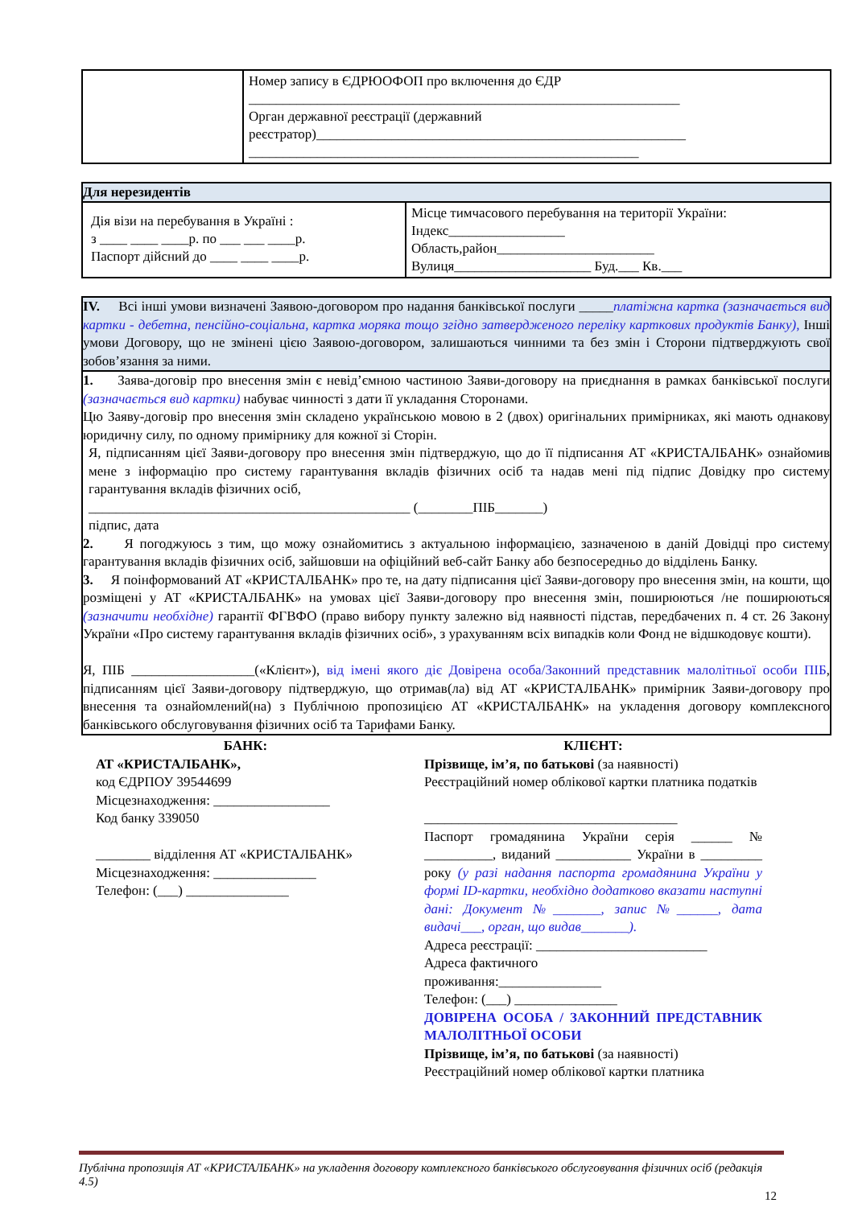| | Номер запису в ЄДРЮОФОП про включення до ЄДР _______________________________________________________________ Орган державної реєстрації (державний реєстратор)______________________________________________________ _________________________________________________________ |
| Для нерезидентів | |
| --- | --- |
| Дія візи на перебування в Україні : з ____ ____ ____р. по ___ ___ ____р. Паспорт дійсний до ____ ____ ____р. | Місце тимчасового перебування на території України: Індекс_________________ Область,район_______________________ Вулиця____________________ Буд.___ Кв.___ |
| IV. Всі інші умови визначені Заявою-договором про надання банківської послуги _____ платіжна картка (зазначається вид картки - дебетна, пенсійно-соціальна, картка моряка тощо згідно затвердженого переліку карткових продуктів Банку), Інші умови Договору, що не змінені цією Заявою-договором, залишаються чинними та без змін і Сторони підтверджують свої зобов’язання за ними. |
| 1. Заява-договір про внесення змін є невід’ємною частиною Заяви-договору на приєднання в рамках банківської послуги (зазначається вид картки) набуває чинності з дати її укладання Сторонами. Цю Заяву-договір про внесення змін складено українською мовою в 2 (двох) оригінальних примірниках, які мають однакову юридичну силу, по одному примірнику для кожної зі Сторін. Я, підписанням цієї Заяви-договору про внесення змін підтверджую, що до її підписання АТ «КРИСТАЛБАНК» ознайомив мене з інформацію про систему гарантування вкладів фізичних осіб та надав мені під підпис Довідку про систему гарантування вкладів фізичних осіб, _______________________________________________ (________ПІБ_______) підпис, дата 2. Я погоджуюсь з тим, що можу ознайомитись з актуальною інформацією, зазначеною в даній Довідці про систему гарантування вкладів фізичних осіб, зайшовши на офіційний веб-сайт Банку або безпосередньо до відділень Банку. 3. Я поінформований АТ «КРИСТАЛБАНК» про те, на дату підписання цієї Заяви-договору про внесення змін, на кошти, що розміщені у АТ «КРИСТАЛБАНК» на умовах цієї Заяви-договору про внесення змін, поширюються /не поширюються (зазначити необхідне) гарантії ФГВФО (право вибору пункту залежно від наявності підстав, передбачених п. 4 ст. 26 Закону України «Про систему гарантування вкладів фізичних осіб», з урахуванням всіх випадків коли Фонд не відшкодовує кошти). Я, ПІБ __________________(«Клієнт»), від імені якого діє Довірена особа/Законний представник малолітньої особи ПІБ , підписанням цієї Заяви-договору підтверджую, що отримав(ла) від АТ «КРИСТАЛБАНК» примірник Заяви-договору про внесення та ознайомлений(на) з Публічною пропозицією АТ «КРИСТАЛБАНК» на укладення договору комплексного банківського обслуговування фізичних осіб та Тарифами Банку. |
БАНК:
АТ «КРИСТАЛБАНК»,
код ЄДРПОУ 39544699
Місцезнаходження: _________________
Код банку 339050
________ відділення АТ «КРИСТАЛБАНК»
Місцезнаходження: _______________
Телефон: (___) _______________
КЛІЄНТ:
Прізвище, ім’я, по батькові (за наявності)
Реєстраційний номер облікової картки платника податків
_____________________________________
Паспорт громадянина України серія ______ № __________, виданий ___________ України в _________ року (у разі надання паспорта громадянина України у формі ID-картки, необхідно додатково вказати наступні дані: Документ №_______, запис №______, дата видачі___, орган, що видав_______).
Адреса реєстрації: _________________________
Адреса фактичного
проживання:_______________
Телефон: (___) _______________
ДОВІРЕНА ОСОБА / ЗАКОННИЙ ПРЕДСТАВНИК МАЛОЛІТНЬОЇ ОСОБИ
Прізвище, ім’я, по батькові (за наявності)
Реєстраційний номер облікової картки платника
Публічна пропозиція АТ «КРИСТАЛБАНК» на укладення договору комплексного банківського обслуговування фізичних осіб (редакція 4.5)
12